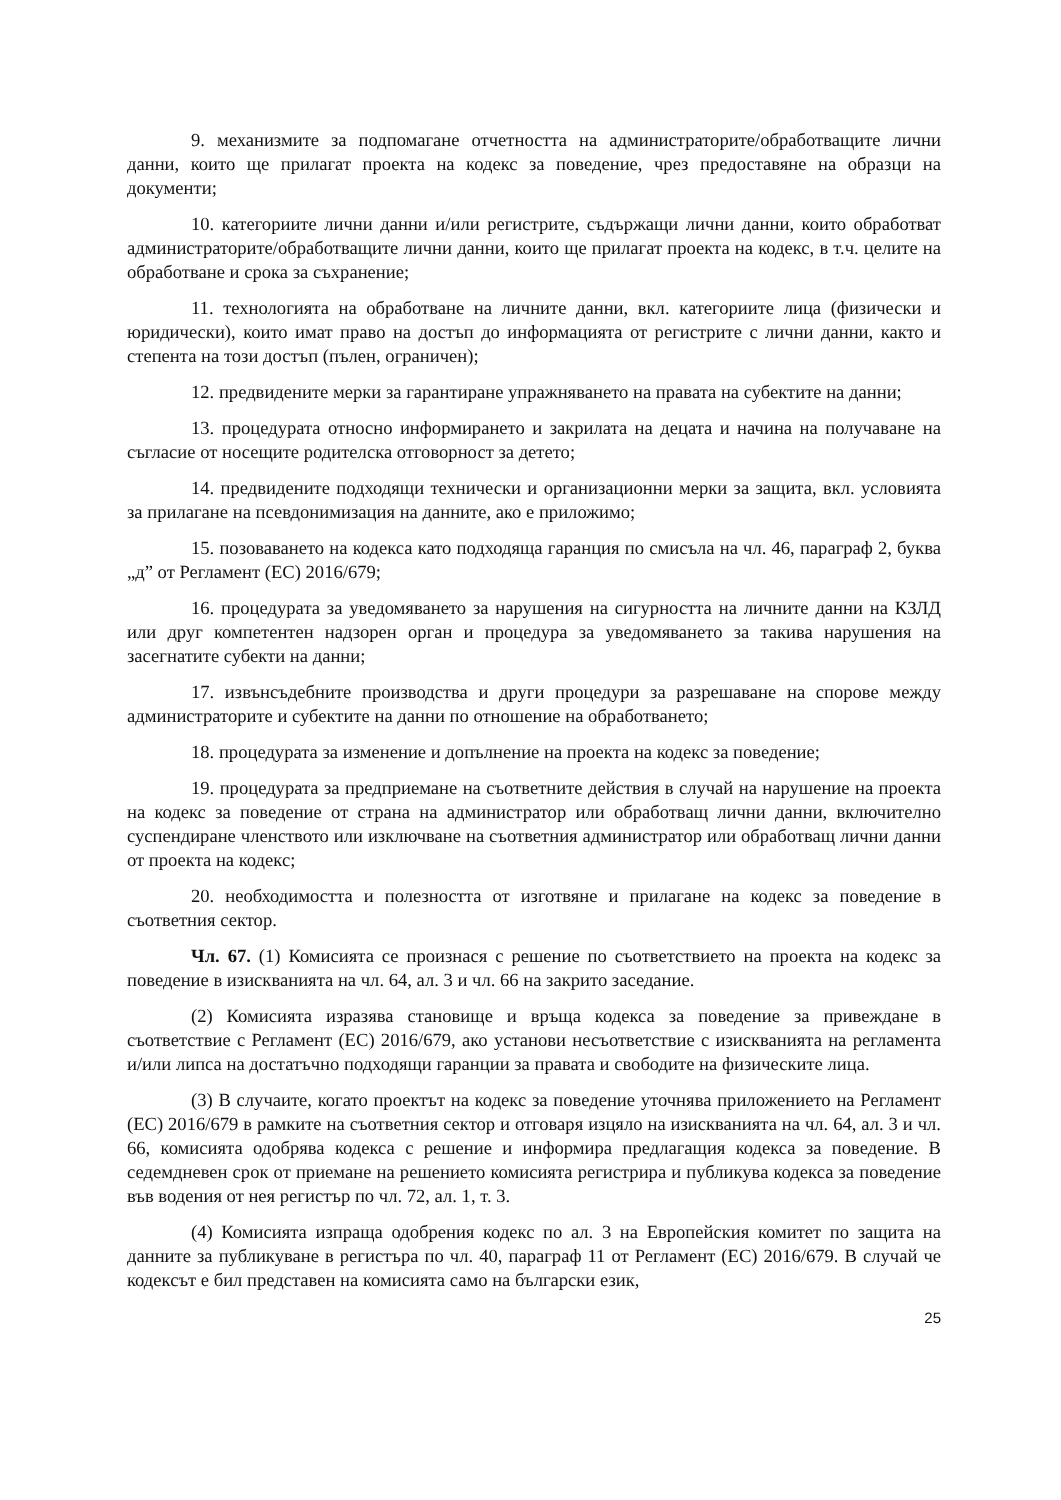9. механизмите за подпомагане отчетността на администраторите/обработващите лични данни, които ще прилагат проекта на кодекс за поведение, чрез предоставяне на образци на документи;
10. категориите лични данни и/или регистрите, съдържащи лични данни, които обработват администраторите/обработващите лични данни, които ще прилагат проекта на кодекс, в т.ч. целите на обработване и срока за съхранение;
11. технологията на обработване на личните данни, вкл. категориите лица (физически и юридически), които имат право на достъп до информацията от регистрите с лични данни, както и степента на този достъп (пълен, ограничен);
12. предвидените мерки за гарантиране упражняването на правата на субектите на данни;
13. процедурата относно информирането и закрилата на децата и начина на получаване на съгласие от носещите родителска отговорност за детето;
14. предвидените подходящи технически и организационни мерки за защита, вкл. условията за прилагане на псевдонимизация на данните, ако е приложимо;
15. позоваването на кодекса като подходяща гаранция по смисъла на чл. 46, параграф 2, буква „д” от Регламент (ЕС) 2016/679;
16. процедурата за уведомяването за нарушения на сигурността на личните данни на КЗЛД или друг компетентен надзорен орган и процедура за уведомяването за такива нарушения на засегнатите субекти на данни;
17. извънсъдебните производства и други процедури за разрешаване на спорове между администраторите и субектите на данни по отношение на обработването;
18. процедурата за изменение и допълнение на проекта на кодекс за поведение;
19. процедурата за предприемане на съответните действия в случай на нарушение на проекта на кодекс за поведение от страна на администратор или обработващ лични данни, включително суспендиране членството или изключване на съответния администратор или обработващ лични данни от проекта на кодекс;
20. необходимостта и полезността от изготвяне и прилагане на кодекс за поведение в съответния сектор.
Чл. 67. (1) Комисията се произнася с решение по съответствието на проекта на кодекс за поведение в изискванията на чл. 64, ал. 3 и чл. 66 на закрито заседание.
(2) Комисията изразява становище и връща кодекса за поведение за привеждане в съответствие с Регламент (ЕС) 2016/679, ако установи несъответствие с изискванията на регламента и/или липса на достатъчно подходящи гаранции за правата и свободите на физическите лица.
(3) В случаите, когато проектът на кодекс за поведение уточнява приложението на Регламент (ЕС) 2016/679 в рамките на съответния сектор и отговаря изцяло на изискванията на чл. 64, ал. 3 и чл. 66, комисията одобрява кодекса с решение и информира предлагащия кодекса за поведение. В седемдневен срок от приемане на решението комисията регистрира и публикува кодекса за поведение във водения от нея регистър по чл. 72, ал. 1, т. 3.
(4) Комисията изпраща одобрения кодекс по ал. 3 на Европейския комитет по защита на данните за публикуване в регистъра по чл. 40, параграф 11 от Регламент (ЕС) 2016/679. В случай че кодексът е бил представен на комисията само на български език,
25